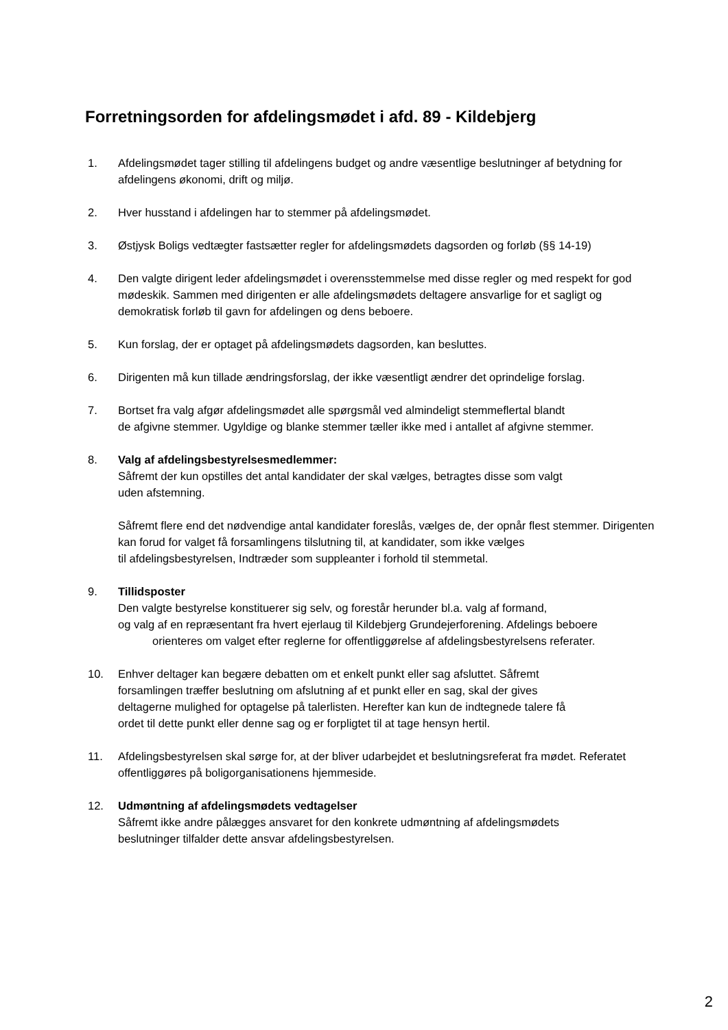Forretningsorden for afdelingsmødet i afd. 89 - Kildebjerg
1. Afdelingsmødet tager stilling til afdelingens budget og andre væsentlige beslutninger af betydning for afdelingens økonomi, drift og miljø.
2. Hver husstand i afdelingen har to stemmer på afdelingsmødet.
3. Østjysk Boligs vedtægter fastsætter regler for afdelingsmødets dagsorden og forløb (§§ 14-19)
4. Den valgte dirigent leder afdelingsmødet i overensstemmelse med disse regler og med respekt for god mødeskik. Sammen med dirigenten er alle afdelingsmødets deltagere ansvarlige for et sagligt og demokratisk forløb til gavn for afdelingen og dens beboere.
5. Kun forslag, der er optaget på afdelingsmødets dagsorden, kan besluttes.
6. Dirigenten må kun tillade ændringsforslag, der ikke væsentligt ændrer det oprindelige forslag.
7. Bortset fra valg afgør afdelingsmødet alle spørgsmål ved almindeligt stemmeflertal blandt
de afgivne stemmer. Ugyldige og blanke stemmer tæller ikke med i antallet af afgivne stemmer.
8. Valg af afdelingsbestyrelsesmedlemmer:
Såfremt der kun opstilles det antal kandidater der skal vælges, betragtes disse som valgt
uden afstemning.
Såfremt flere end det nødvendige antal kandidater foreslås, vælges de, der opnår flest stemmer. Dirigenten kan forud for valget få forsamlingens tilslutning til, at kandidater, som ikke vælges
til afdelingsbestyrelsen, Indtræder som suppleanter i forhold til stemmetal.
9. Tillidsposter
Den valgte bestyrelse konstituerer sig selv, og forestår herunder bl.a. valg af formand,
og valg af en repræsentant fra hvert ejerlaug til Kildebjerg Grundejerforening. Afdelings beboere
orienteres om valget efter reglerne for offentliggørelse af afdelingsbestyrelsens referater.
10. Enhver deltager kan begære debatten om et enkelt punkt eller sag afsluttet. Såfremt
forsamlingen træffer beslutning om afslutning af et punkt eller en sag, skal der gives
deltagerne mulighed for optagelse på talerlisten. Herefter kan kun de indtegnede talere få
ordet til dette punkt eller denne sag og er forpligtet til at tage hensyn hertil.
11. Afdelingsbestyrelsen skal sørge for, at der bliver udarbejdet et beslutningsreferat fra mødet. Referatet offentliggøres på boligorganisationens hjemmeside.
12. Udmøntning af afdelingsmødets vedtagelser
Såfremt ikke andre pålægges ansvaret for den konkrete udmøntning af afdelingsmødets
beslutninger tilfalder dette ansvar afdelingsbestyrelsen.
2